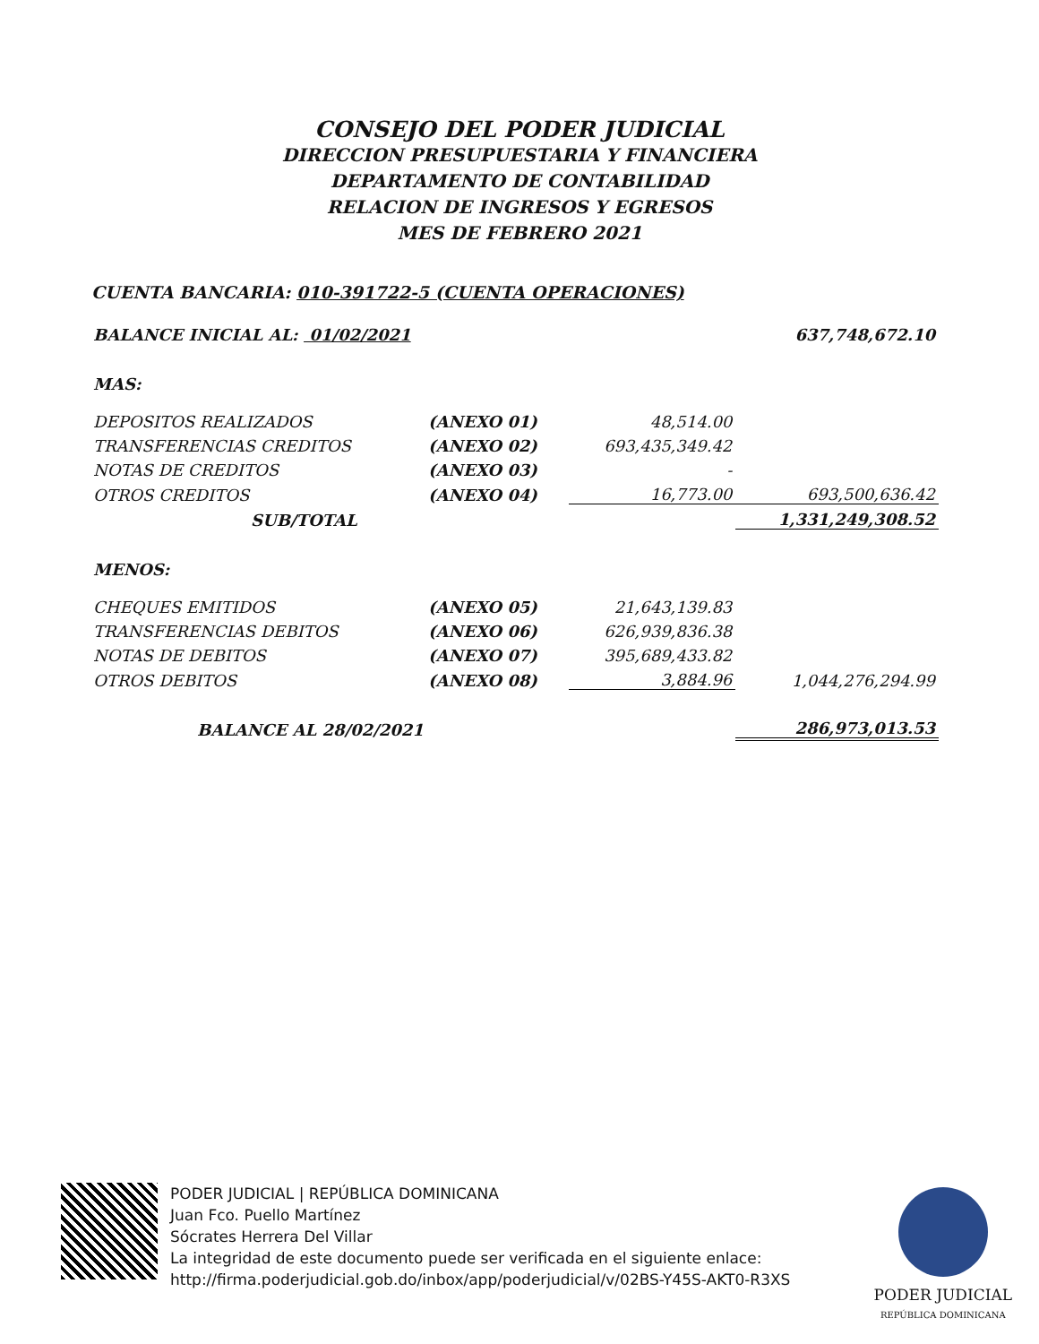CONSEJO DEL PODER JUDICIAL
DIRECCION PRESUPUESTARIA Y FINANCIERA
DEPARTAMENTO DE CONTABILIDAD
RELACION DE INGRESOS Y EGRESOS
MES DE FEBRERO 2021
CUENTA BANCARIA: 010-391722-5 (CUENTA OPERACIONES)
| BALANCE INICIAL AL: 01/02/2021 | | | 637,748,672.10 |
| MAS: | | | |
| DEPOSITOS REALIZADOS | (ANEXO 01) | 48,514.00 | |
| TRANSFERENCIAS CREDITOS | (ANEXO 02) | 693,435,349.42 | |
| NOTAS DE CREDITOS | (ANEXO 03) | - | |
| OTROS CREDITOS | (ANEXO 04) | 16,773.00 | 693,500,636.42 |
| SUB/TOTAL | | | 1,331,249,308.52 |
| MENOS: | | | |
| CHEQUES EMITIDOS | (ANEXO 05) | 21,643,139.83 | |
| TRANSFERENCIAS DEBITOS | (ANEXO 06) | 626,939,836.38 | |
| NOTAS DE DEBITOS | (ANEXO 07) | 395,689,433.82 | |
| OTROS DEBITOS | (ANEXO 08) | 3,884.96 | 1,044,276,294.99 |
| BALANCE AL 28/02/2021 | | | 286,973,013.53 |
PODER JUDICIAL | REPÚBLICA DOMINICANA
Juan Fco. Puello Martínez
Sócrates Herrera Del Villar
La integridad de este documento puede ser verificada en el siguiente enlace:
http://firma.poderjudicial.gob.do/inbox/app/poderjudicial/v/02BS-Y45S-AKT0-R3XS
PODER JUDICIAL
REPÚBLICA DOMINICANA